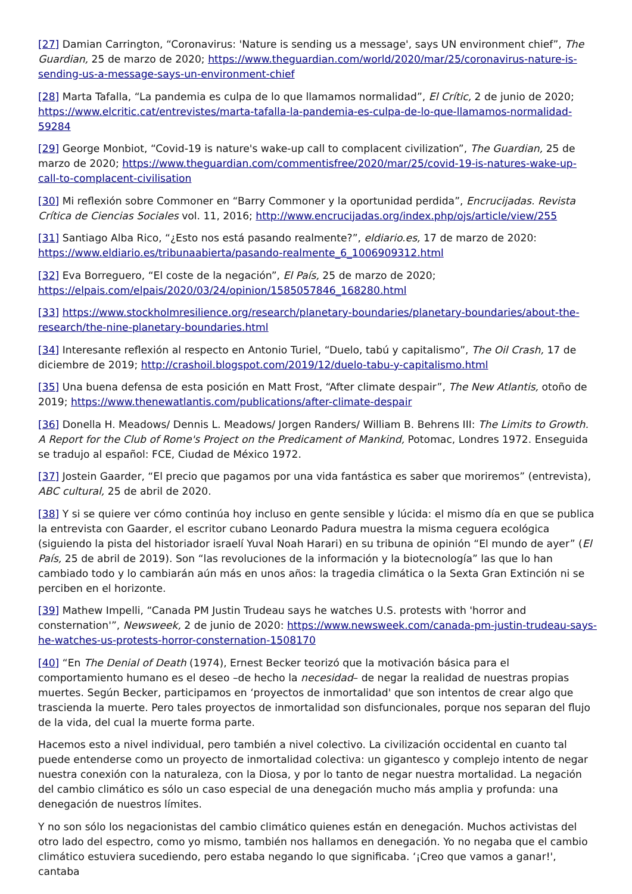[27] Damian Carrington, “Coronavirus: 'Nature is sending us a message', says UN environment chief”, The Guardian, 25 de marzo de 2020; https://www.theguardian.com/world/2020/mar/25/coronavirus-nature-is-sending-us-a-message-says-un-environment-chief
[28] Marta Tafalla, “La pandemia es culpa de lo que llamamos normalidad”, El Crític, 2 de junio de 2020; https://www.elcritic.cat/entrevistes/marta-tafalla-la-pandemia-es-culpa-de-lo-que-llamamos-normalidad-59284
[29] George Monbiot, “Covid-19 is nature's wake-up call to complacent civilization”, The Guardian, 25 de marzo de 2020; https://www.theguardian.com/commentisfree/2020/mar/25/covid-19-is-natures-wake-up-call-to-complacent-civilisation
[30] Mi reflexión sobre Commoner en “Barry Commoner y la oportunidad perdida”, Encrucijadas. Revista Crítica de Ciencias Sociales vol. 11, 2016; http://www.encrucijadas.org/index.php/ojs/article/view/255
[31] Santiago Alba Rico, “¿Esto nos está pasando realmente?”, eldiario.es, 17 de marzo de 2020: https://www.eldiario.es/tribunaabierta/pasando-realmente_6_1006909312.html
[32] Eva Borreguero, “El coste de la negación”, El País, 25 de marzo de 2020; https://elpais.com/elpais/2020/03/24/opinion/1585057846_168280.html
[33] https://www.stockholmresilience.org/research/planetary-boundaries/planetary-boundaries/about-the-research/the-nine-planetary-boundaries.html
[34] Interesante reflexión al respecto en Antonio Turiel, “Duelo, tabú y capitalismo”, The Oil Crash, 17 de diciembre de 2019; http://crashoil.blogspot.com/2019/12/duelo-tabu-y-capitalismo.html
[35] Una buena defensa de esta posición en Matt Frost, “After climate despair”, The New Atlantis, otoño de 2019; https://www.thenewatlantis.com/publications/after-climate-despair
[36] Donella H. Meadows/ Dennis L. Meadows/ Jorgen Randers/ William B. Behrens III: The Limits to Growth. A Report for the Club of Rome's Project on the Predicament of Mankind, Potomac, Londres 1972. Enseguida se tradujo al español: FCE, Ciudad de México 1972.
[37] Jostein Gaarder, “El precio que pagamos por una vida fantástica es saber que moriremos” (entrevista), ABC cultural, 25 de abril de 2020.
[38] Y si se quiere ver cómo continúa hoy incluso en gente sensible y lúcida: el mismo día en que se publica la entrevista con Gaarder, el escritor cubano Leonardo Padura muestra la misma ceguera ecológica (siguiendo la pista del historiador israelí Yuval Noah Harari) en su tribuna de opinión “El mundo de ayer” (El País, 25 de abril de 2019). Son “las revoluciones de la información y la biotecnología” las que lo han cambiado todo y lo cambiarán aún más en unos años: la tragedia climática o la Sexta Gran Extinción ni se perciben en el horizonte.
[39] Mathew Impelli, “Canada PM Justin Trudeau says he watches U.S. protests with 'horror and consternation'”, Newsweek, 2 de junio de 2020: https://www.newsweek.com/canada-pm-justin-trudeau-says-he-watches-us-protests-horror-consternation-1508170
[40] “En The Denial of Death (1974), Ernest Becker teorizó que la motivación básica para el comportamiento humano es el deseo –de hecho la necesidad– de negar la realidad de nuestras propias muertes. Según Becker, participamos en ‘proyectos de inmortalidad' que son intentos de crear algo que trascienda la muerte. Pero tales proyectos de inmortalidad son disfuncionales, porque nos separan del flujo de la vida, del cual la muerte forma parte.
Hacemos esto a nivel individual, pero también a nivel colectivo. La civilización occidental en cuanto tal puede entenderse como un proyecto de inmortalidad colectiva: un gigantesco y complejo intento de negar nuestra conexión con la naturaleza, con la Diosa, y por lo tanto de negar nuestra mortalidad. La negación del cambio climático es sólo un caso especial de una denegación mucho más amplia y profunda: una denegación de nuestros límites.
Y no son sólo los negacionistas del cambio climático quienes están en denegación. Muchos activistas del otro lado del espectro, como yo mismo, también nos hallamos en denegación. Yo no negaba que el cambio climático estuviera sucediendo, pero estaba negando lo que significaba. ‘¡Creo que vamos a ganar!', cantaba